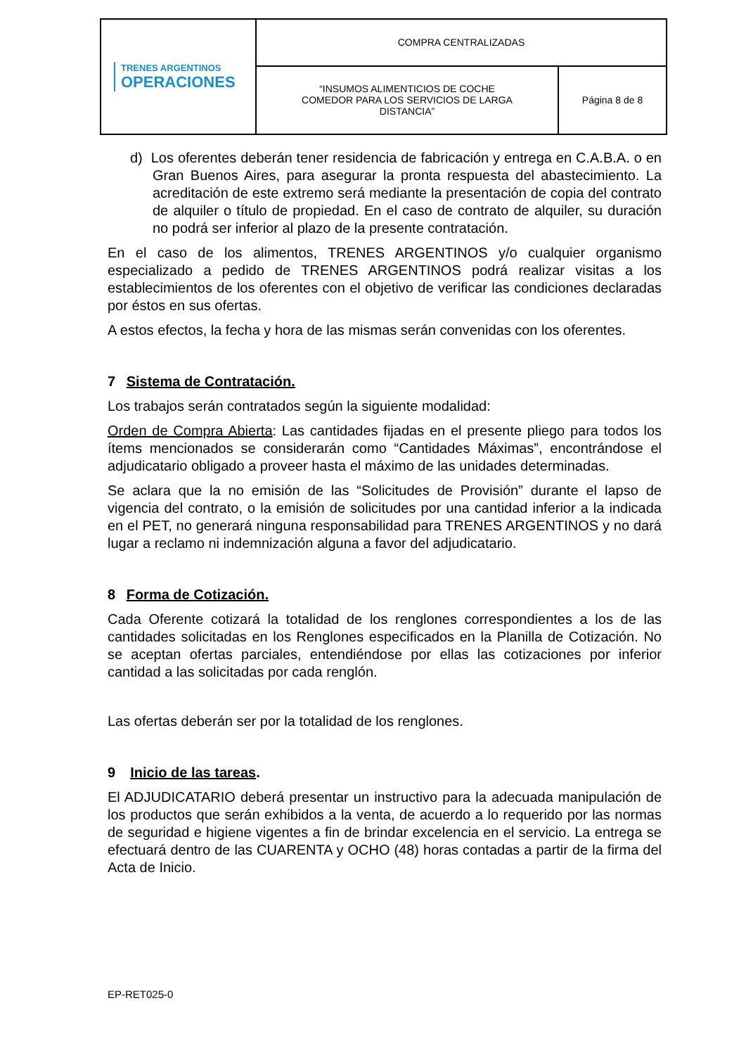| TRENES ARGENTINOS OPERACIONES | COMPRA CENTRALIZADAS | |
| | “INSUMOS ALIMENTICIOS DE COCHE COMEDOR PARA LOS SERVICIOS DE LARGA DISTANCIA” | Página 8 de 8 |
d) Los oferentes deberán tener residencia de fabricación y entrega en C.A.B.A. o en Gran Buenos Aires, para asegurar la pronta respuesta del abastecimiento. La acreditación de este extremo será mediante la presentación de copia del contrato de alquiler o título de propiedad. En el caso de contrato de alquiler, su duración no podrá ser inferior al plazo de la presente contratación.
En el caso de los alimentos, TRENES ARGENTINOS y/o cualquier organismo especializado a pedido de TRENES ARGENTINOS podrá realizar visitas a los establecimientos de los oferentes con el objetivo de verificar las condiciones declaradas por éstos en sus ofertas.
A estos efectos, la fecha y hora de las mismas serán convenidas con los oferentes.
7 Sistema de Contratación.
Los trabajos serán contratados según la siguiente modalidad:
Orden de Compra Abierta: Las cantidades fijadas en el presente pliego para todos los ítems mencionados se considerarán como “Cantidades Máximas”, encontrándose el adjudicatario obligado a proveer hasta el máximo de las unidades determinadas.
Se aclara que la no emisión de las “Solicitudes de Provisión” durante el lapso de vigencia del contrato, o la emisión de solicitudes por una cantidad inferior a la indicada en el PET, no generará ninguna responsabilidad para TRENES ARGENTINOS y no dará lugar a reclamo ni indemnización alguna a favor del adjudicatario.
8 Forma de Cotización.
Cada Oferente cotizará la totalidad de los renglones correspondientes a los de las cantidades solicitadas en los Renglones especificados en la Planilla de Cotización. No se aceptan ofertas parciales, entendiéndose por ellas las cotizaciones por inferior cantidad a las solicitadas por cada renglón.
Las ofertas deberán ser por la totalidad de los renglones.
9 Inicio de las tareas.
El ADJUDICATARIO deberá presentar un instructivo para la adecuada manipulación de los productos que serán exhibidos a la venta, de acuerdo a lo requerido por las normas de seguridad e higiene vigentes a fin de brindar excelencia en el servicio. La entrega se efectuará dentro de las CUARENTA y OCHO (48) horas contadas a partir de la firma del Acta de Inicio.
EP-RET025-0